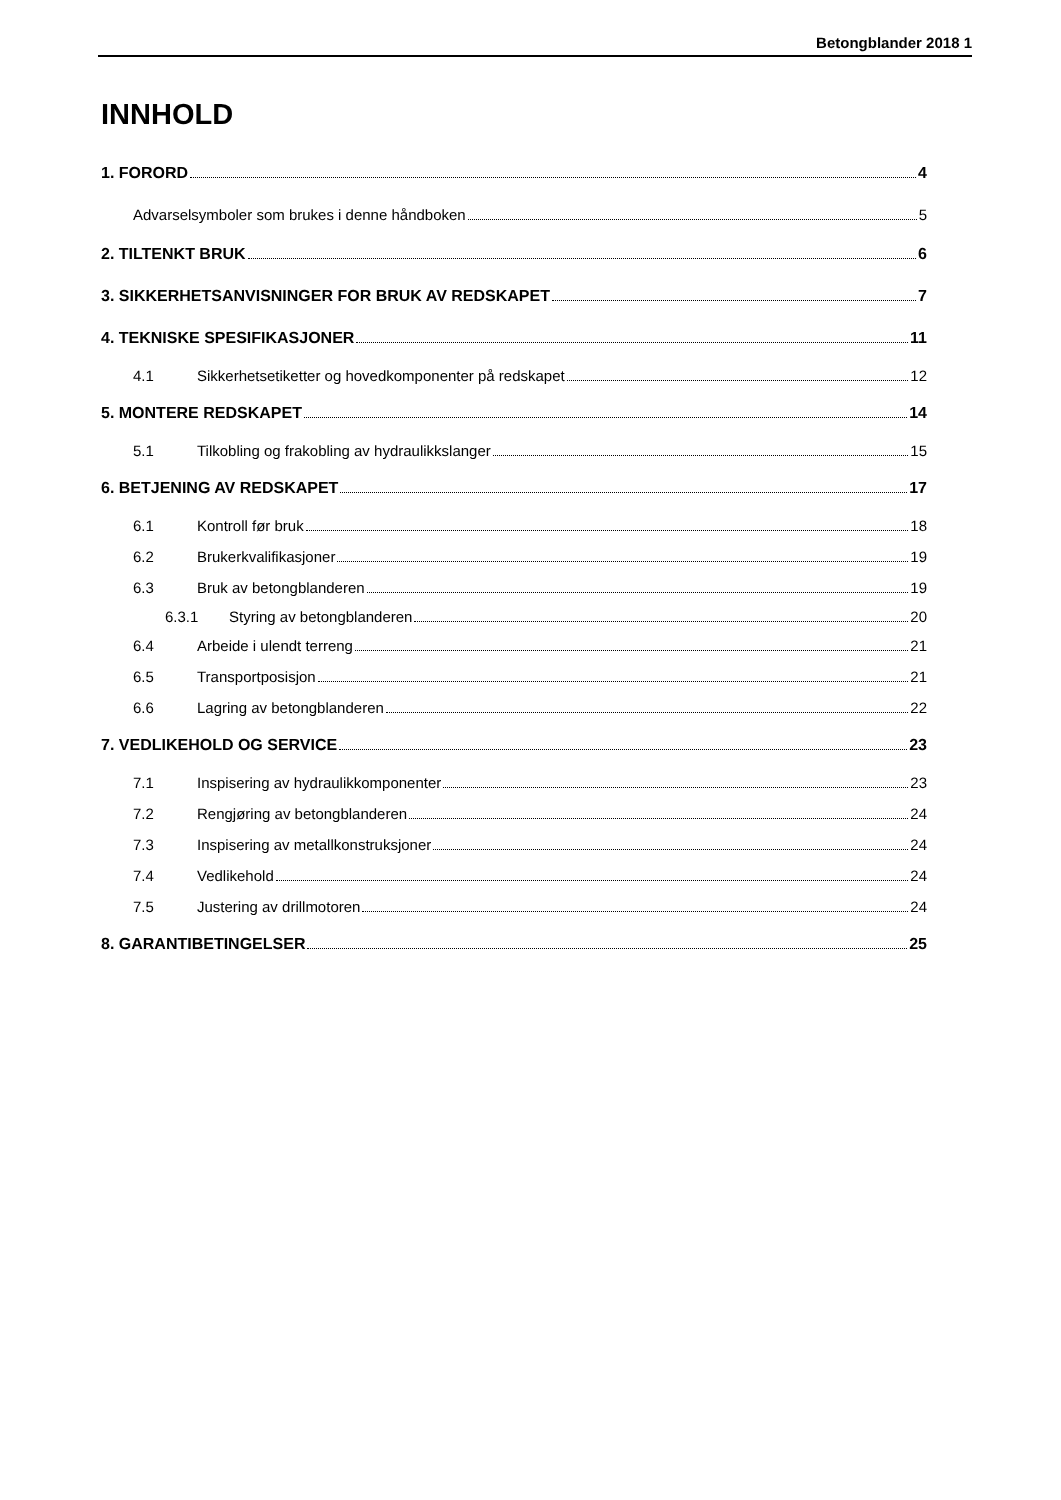Betongblander 2018 1
INNHOLD
1. FORORD 4
Advarselsymboler som brukes i denne håndboken 5
2. TILTENKT BRUK 6
3. SIKKERHETSANVISNINGER FOR BRUK AV REDSKAPET 7
4. TEKNISKE SPESIFIKASJONER 11
4.1 Sikkerhetsetiketter og hovedkomponenter på redskapet 12
5. MONTERE REDSKAPET 14
5.1 Tilkobling og frakobling av hydraulikkslanger 15
6. BETJENING AV REDSKAPET 17
6.1 Kontroll før bruk 18
6.2 Brukerkvalifikasjoner 19
6.3 Bruk av betongblanderen 19
6.3.1 Styring av betongblanderen 20
6.4 Arbeide i ulendt terreng 21
6.5 Transportposisjon 21
6.6 Lagring av betongblanderen 22
7. VEDLIKEHOLD OG SERVICE 23
7.1 Inspisering av hydraulikkomponenter 23
7.2 Rengjøring av betongblanderen 24
7.3 Inspisering av metallkonstruksjoner 24
7.4 Vedlikehold 24
7.5 Justering av drillmotoren 24
8. GARANTIBETINGELSER 25